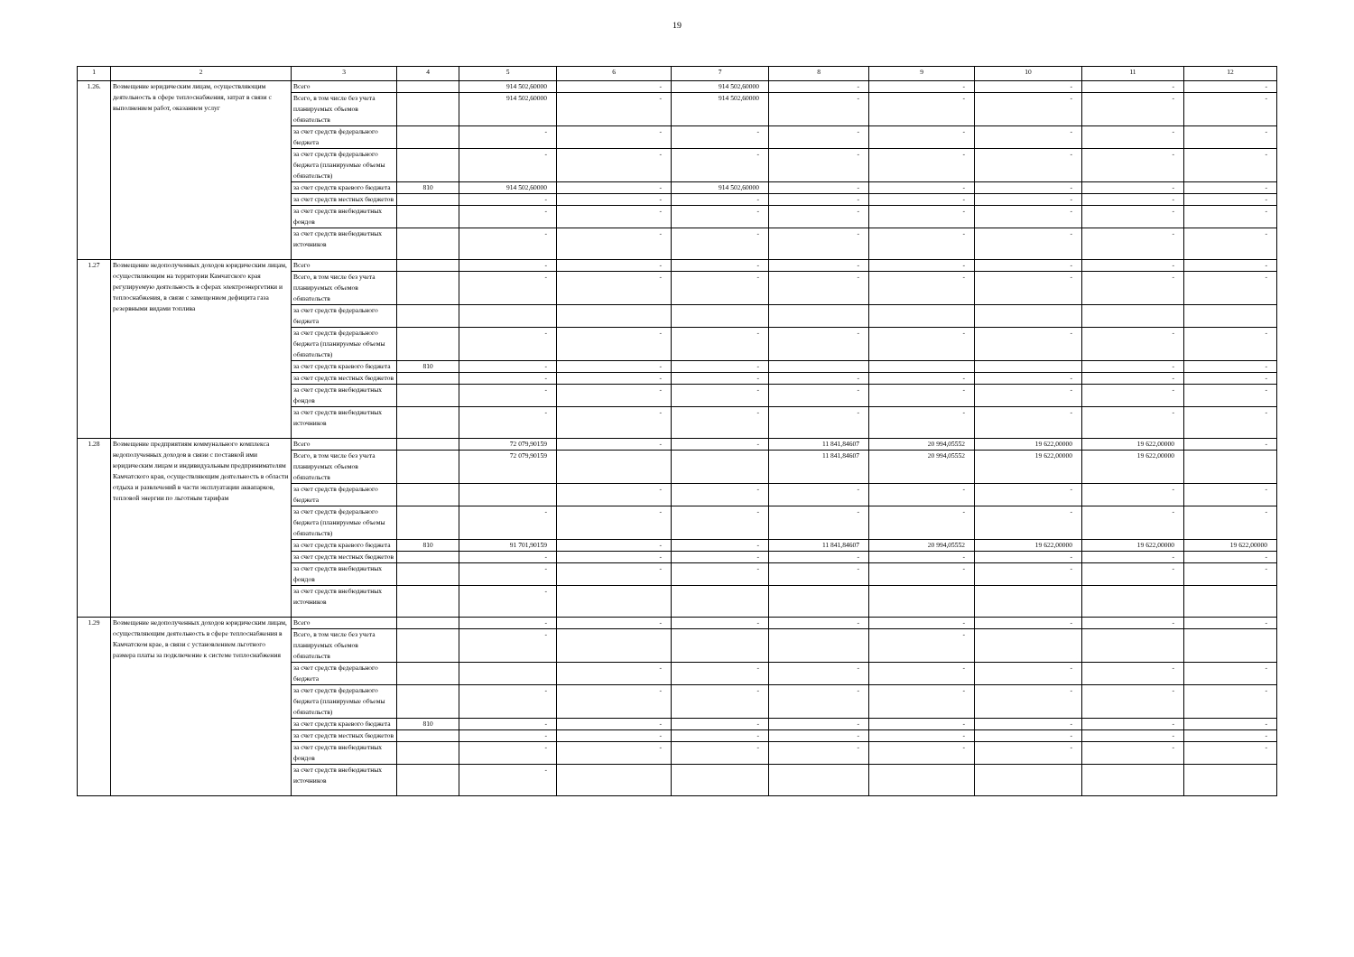19
| 1 | 2 | 3 | 4 | 5 | 6 | 7 | 8 | 9 | 10 | 11 | 12 |
| --- | --- | --- | --- | --- | --- | --- | --- | --- | --- | --- | --- |
| 1.26. | Возмещение юридическим лицам, осуществляющим деятельность в сфере теплоснабжения, затрат в связи с выполнением работ, оказанием услуг | Всего | | 914 502,60000 | - | 914 502,60000 | - | - | - | - | - |
| | | Всего, в том числе без учета планируемых объемов обязательств | | 914 502,60000 | - | 914 502,60000 | - | - | - | - | - |
| | | за счет средств федерального бюджета | | - | - | - | - | - | - | - | - |
| | | за счет средств федерального бюджета (планируемые объемы обязательств) | | - | - | - | - | - | - | - | - |
| | | за счет средств краевого бюджета | 810 | 914 502,60000 | - | 914 502,60000 | - | - | - | - | - |
| | | за счет средств местных бюджетов | | - | - | - | - | - | - | - | - |
| | | за счет средств внебюджетных фондов | | - | - | - | - | - | - | - | - |
| | | за счет средств внебюджетных источников | | - | - | - | - | - | - | - | - |
| 1.27 | Возмещение недополученных доходов юридическим лицам, осуществляющим на территории Камчатского края регулируемую деятельность в сферах электроэнергетики и теплоснабжения, в связи с замещением дефицита газа резервными видами топлива | Всего | | - | - | - | - | - | - | - | - |
| | | Всего, в том числе без учета планируемых объемов обязательств | | - | - | - | - | - | - | - | - |
| | | за счет средств федерального бюджета | | | | | | | | | |
| | | за счет средств федерального бюджета (планируемые объемы обязательств) | | - | - | - | - | - | - | - | - |
| | | за счет средств краевого бюджета | 810 | - | - | - | | | | - | - |
| | | за счет средств местных бюджетов | | - | - | - | - | - | - | - | - |
| | | за счет средств внебюджетных фондов | | - | - | - | - | - | - | - | - |
| | | за счет средств внебюджетных источников | | - | - | - | - | - | - | - | - |
| 1.28 | Возмещение предприятиям коммунального комплекса недополученных доходов в связи с поставкой ими юридическим лицам и индивидуальным предпринимателям Камчатского края, осуществляющим деятельность в области отдыха и развлечений в части эксплуатации аквапарков, тепловой энергии по льготным тарифам | Всего | | 72 079,90159 | - | - | 11 841,84607 | 20 994,05552 | 19 622,00000 | 19 622,00000 | - |
| | | Всего, в том числе без учета планируемых объемов обязательств | | 72 079,90159 | | | 11 841,84607 | 20 994,05552 | 19 622,00000 | 19 622,00000 | |
| | | за счет средств федерального бюджета | | | - | - | - | - | - | - | - |
| | | за счет средств федерального бюджета (планируемые объемы обязательств) | | - | - | - | - | - | - | - | - |
| | | за счет средств краевого бюджета | 810 | 91 701,90159 | - | - | 11 841,84607 | 20 994,05552 | 19 622,00000 | 19 622,00000 | 19 622,00000 |
| | | за счет средств местных бюджетов | | - | - | - | - | - | - | - | - |
| | | за счет средств внебюджетных фондов | | - | - | - | - | - | - | - | - |
| | | за счет средств внебюджетных источников | | - | | | | | | | |
| 1.29 | Возмещение недополученных доходов юридическим лицам, осуществляющим деятельность в сфере теплоснабжения в Камчатском крае, в связи с установлением льготного размера платы за подключение к системе теплоснабжения | Всего | | - | - | - | - | - | - | - | - |
| | | Всего, в том числе без учета планируемых объемов обязательств | | - | | | | - | | | |
| | | за счет средств федерального бюджета | | | - | - | - | - | - | - | - |
| | | за счет средств федерального бюджета (планируемые объемы обязательств) | | - | - | - | - | - | - | - | - |
| | | за счет средств краевого бюджета | 810 | - | - | - | - | - | - | - | - |
| | | за счет средств местных бюджетов | | - | - | - | - | - | - | - | - |
| | | за счет средств внебюджетных фондов | | - | - | - | - | - | - | - | - |
| | | за счет средств внебюджетных источников | | - | | | | | | | |